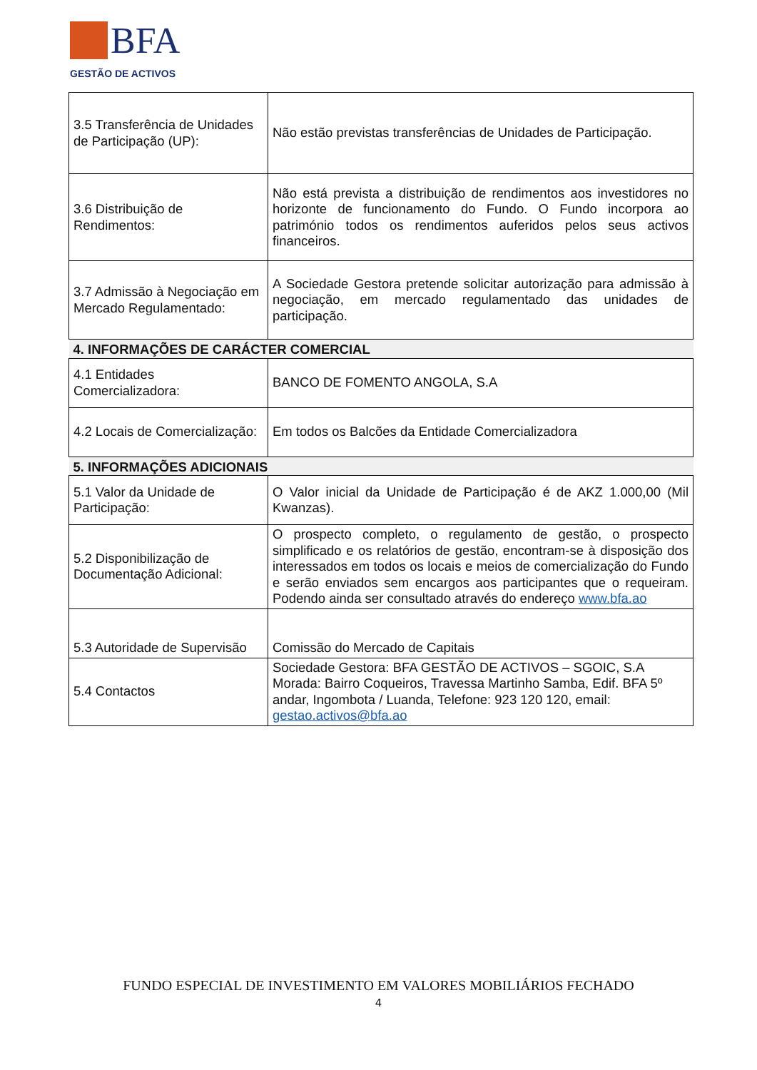BFA
GESTÃO DE ACTIVOS
| 3.5 Transferência de Unidades de Participação (UP): | Não estão previstas transferências de Unidades de Participação. |
| 3.6 Distribuição de Rendimentos: | Não está prevista a distribuição de rendimentos aos investidores no horizonte de funcionamento do Fundo. O Fundo incorpora ao património todos os rendimentos auferidos pelos seus activos financeiros. |
| 3.7 Admissão à Negociação em Mercado Regulamentado: | A Sociedade Gestora pretende solicitar autorização para admissão à negociação, em mercado regulamentado das unidades de participação. |
| 4. INFORMAÇÕES DE CARÁCTER COMERCIAL | |
| 4.1 Entidades Comercializadora: | BANCO DE FOMENTO ANGOLA, S.A |
| 4.2 Locais de Comercialização: | Em todos os Balcões da Entidade Comercializadora |
| 5. INFORMAÇÕES ADICIONAIS | |
| 5.1 Valor da Unidade de Participação: | O Valor inicial da Unidade de Participação é de AKZ 1.000,00 (Mil Kwanzas). |
| 5.2 Disponibilização de Documentação Adicional: | O prospecto completo, o regulamento de gestão, o prospecto simplificado e os relatórios de gestão, encontram-se à disposição dos interessados em todos os locais e meios de comercialização do Fundo e serão enviados sem encargos aos participantes que o requeiram. Podendo ainda ser consultado através do endereço www.bfa.ao |
| 5.3 Autoridade de Supervisão | Comissão do Mercado de Capitais |
| 5.4 Contactos | Sociedade Gestora: BFA GESTÃO DE ACTIVOS – SGOIC, S.A Morada: Bairro Coqueiros, Travessa Martinho Samba, Edif. BFA 5º andar, Ingombota / Luanda, Telefone: 923 120 120, email: gestao.activos@bfa.ao |
FUNDO ESPECIAL DE INVESTIMENTO EM VALORES MOBILIÁRIOS FECHADO
4